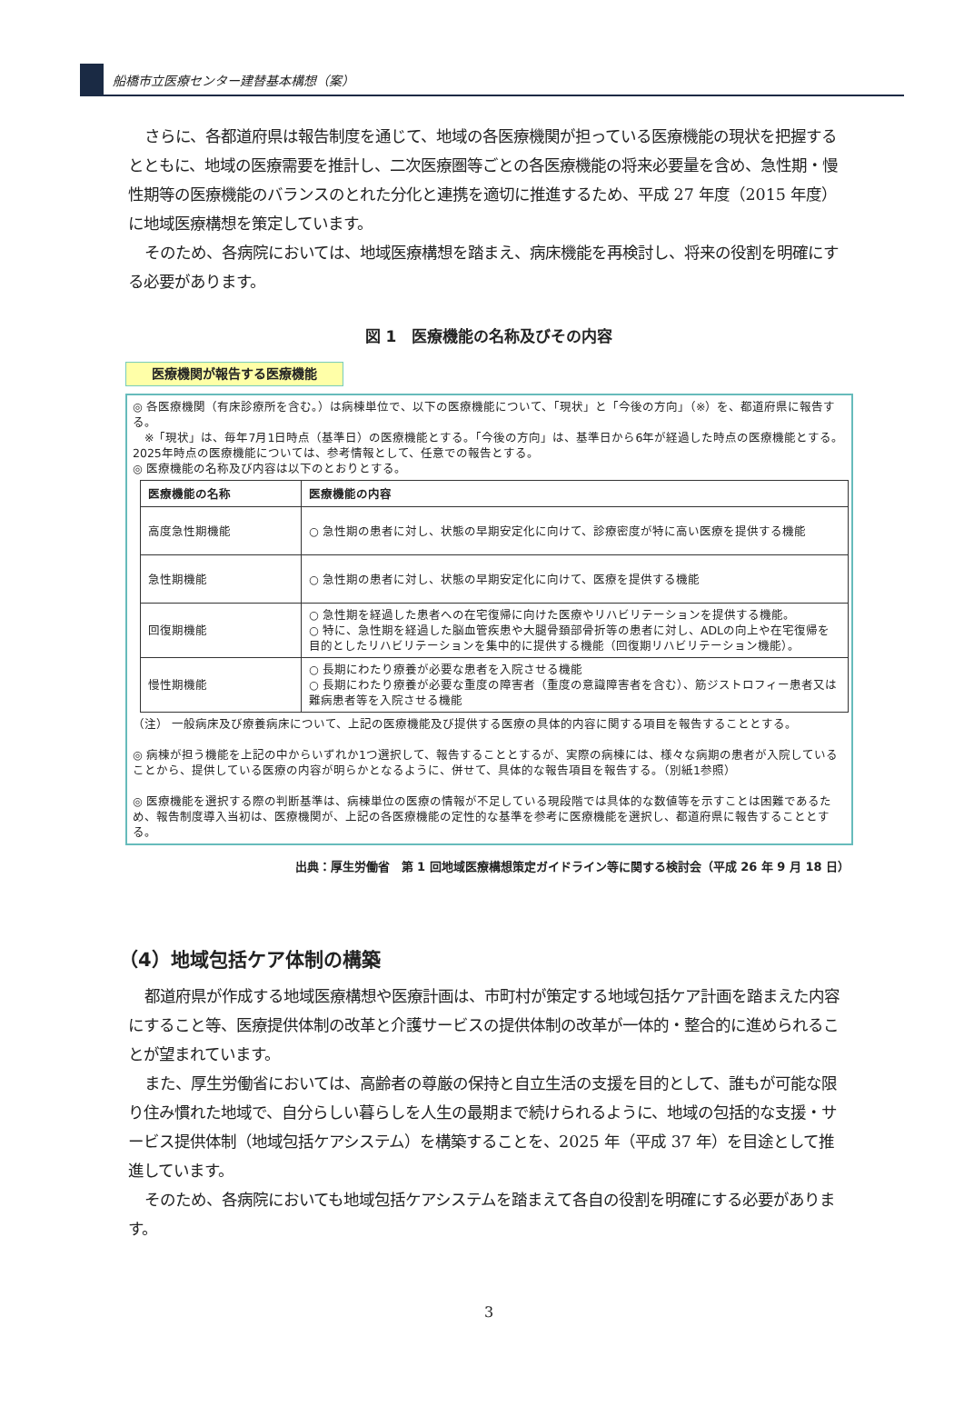船橋市立医療センター建替基本構想（案）
さらに、各都道府県は報告制度を通じて、地域の各医療機関が担っている医療機能の現状を把握するとともに、地域の医療需要を推計し、二次医療圏等ごとの各医療機能の将来必要量を含め、急性期・慢性期等の医療機能のバランスのとれた分化と連携を適切に推進するため、平成 27 年度（2015 年度）に地域医療構想を策定しています。
そのため、各病院においては、地域医療構想を踏まえ、病床機能を再検討し、将来の役割を明確にする必要があります。
図 1　医療機能の名称及びその内容
医療機関が報告する医療機能
◎ 各医療機関（有床診療所を含む。）は病棟単位で、以下の医療機能について、「現状」と「今後の方向」（※）を、都道府県に報告する。
　※「現状」は、毎年7月1日時点（基準日）の医療機能とする。「今後の方向」は、基準日から6年が経過した時点の医療機能とする。2025年時点の医療機能については、参考情報として、任意での報告とする。
◎ 医療機能の名称及び内容は以下のとおりとする。
| 医療機能の名称 | 医療機能の内容 |
| --- | --- |
| 高度急性期機能 | ○ 急性期の患者に対し、状態の早期安定化に向けて、診療密度が特に高い医療を提供する機能 |
| 急性期機能 | ○ 急性期の患者に対し、状態の早期安定化に向けて、医療を提供する機能 |
| 回復期機能 | ○ 急性期を経過した患者への在宅復帰に向けた医療やリハビリテーションを提供する機能。 ○ 特に、急性期を経過した脳血管疾患や大腿骨頚部骨折等の患者に対し、ADLの向上や在宅復帰を目的としたリハビリテーションを集中的に提供する機能（回復期リハビリテーション機能）。 |
| 慢性期機能 | ○ 長期にわたり療養が必要な患者を入院させる機能 ○ 長期にわたり療養が必要な重度の障害者（重度の意識障害者を含む）、筋ジストロフィー患者又は難病患者等を入院させる機能 |
（注） 一般病床及び療養病床について、上記の医療機能及び提供する医療の具体的内容に関する項目を報告することとする。
◎ 病棟が担う機能を上記の中からいずれか1つ選択して、報告することとするが、実際の病棟には、様々な病期の患者が入院していることから、提供している医療の内容が明らかとなるように、併せて、具体的な報告項目を報告する。（別紙1参照）
◎ 医療機能を選択する際の判断基準は、病棟単位の医療の情報が不足している現段階では具体的な数値等を示すことは困難であるため、報告制度導入当初は、医療機関が、上記の各医療機能の定性的な基準を参考に医療機能を選択し、都道府県に報告することとする。
出典：厚生労働省　第 1 回地域医療構想策定ガイドライン等に関する検討会（平成 26 年 9 月 18 日）
（4）地域包括ケア体制の構築
都道府県が作成する地域医療構想や医療計画は、市町村が策定する地域包括ケア計画を踏まえた内容にすること等、医療提供体制の改革と介護サービスの提供体制の改革が一体的・整合的に進められることが望まれています。
また、厚生労働省においては、高齢者の尊厳の保持と自立生活の支援を目的として、誰もが可能な限り住み慣れた地域で、自分らしい暮らしを人生の最期まで続けられるように、地域の包括的な支援・サービス提供体制（地域包括ケアシステム）を構築することを、2025 年（平成 37 年）を目途として推進しています。
そのため、各病院においても地域包括ケアシステムを踏まえて各自の役割を明確にする必要があります。
3